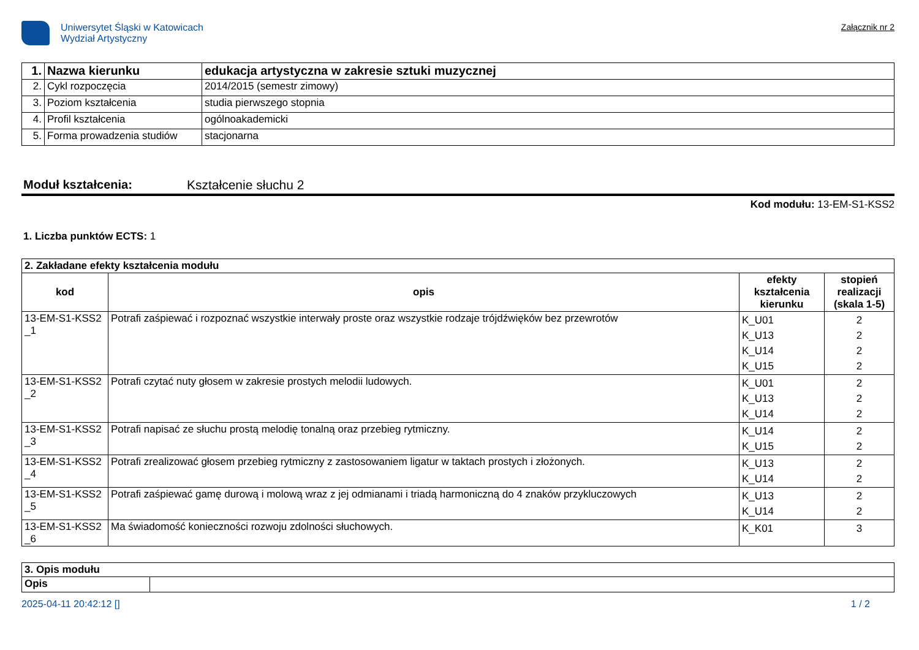Uniwersytet Śląski w Katowicach
Wydział Artystyczny
Załącznik nr 2
| 1. | Nazwa kierunku | edukacja artystyczna w zakresie sztuki muzycznej |
| 2. | Cykl rozpoczęcia | 2014/2015 (semestr zimowy) |
| 3. | Poziom kształcenia | studia pierwszego stopnia |
| 4. | Profil kształcenia | ogólnoakademicki |
| 5. | Forma prowadzenia studiów | stacjonarna |
Moduł kształcenia: Kształcenie słuchu 2
Kod modułu: 13-EM-S1-KSS2
1. Liczba punktów ECTS: 1
| 2. Zakładane efekty kształcenia modułu | | | |
| kod | opis | efekty kształcenia kierunku | stopień realizacji (skala 1-5) |
| 13-EM-S1-KSS2 _1 | Potrafi zaśpiewać i rozpoznać wszystkie interwały proste oraz wszystkie rodzaje trójdźwięków bez przewrotów | K_U01 K_U13 K_U14 K_U15 | 2 2 2 2 |
| 13-EM-S1-KSS2 _2 | Potrafi czytać nuty głosem w zakresie prostych melodii ludowych. | K_U01 K_U13 K_U14 | 2 2 2 |
| 13-EM-S1-KSS2 _3 | Potrafi napisać ze słuchu prostą melodię tonalną oraz przebieg rytmiczny. | K_U14 K_U15 | 2 2 |
| 13-EM-S1-KSS2 _4 | Potrafi zrealizować głosem przebieg rytmiczny z zastosowaniem ligatur w taktach prostych i złożonych. | K_U13 K_U14 | 2 2 |
| 13-EM-S1-KSS2 _5 | Potrafi zaśpiewać gamę durową i molową wraz z jej odmianami i triadą harmoniczną do 4 znaków przykluczowych | K_U13 K_U14 | 2 2 |
| 13-EM-S1-KSS2 _6 | Ma świadomość konieczności rozwoju zdolności słuchowych. | K_K01 | 3 |
| 3. Opis modułu | |
| Opis | |
2025-04-11 20:42:12 [] 1 / 2